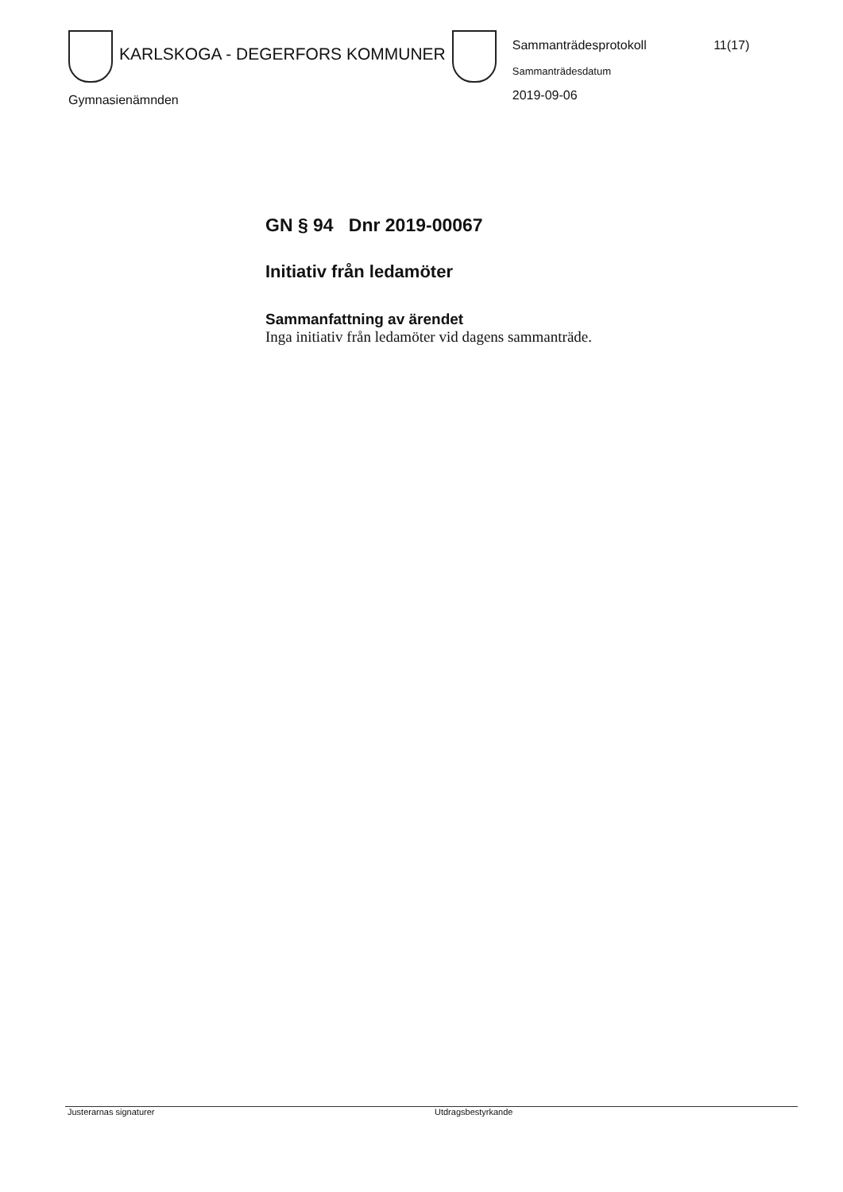KARLSKOGA - DEGERFORS KOMMUNER
Sammanträdesprotokoll 11(17)
Sammanträdesdatum
2019-09-06
Gymnasienämnden
GN § 94 Dnr 2019-00067
Initiativ från ledamöter
Sammanfattning av ärendet
Inga initiativ från ledamöter vid dagens sammanträde.
Justerarnas signaturer Utdragsbestyrkande